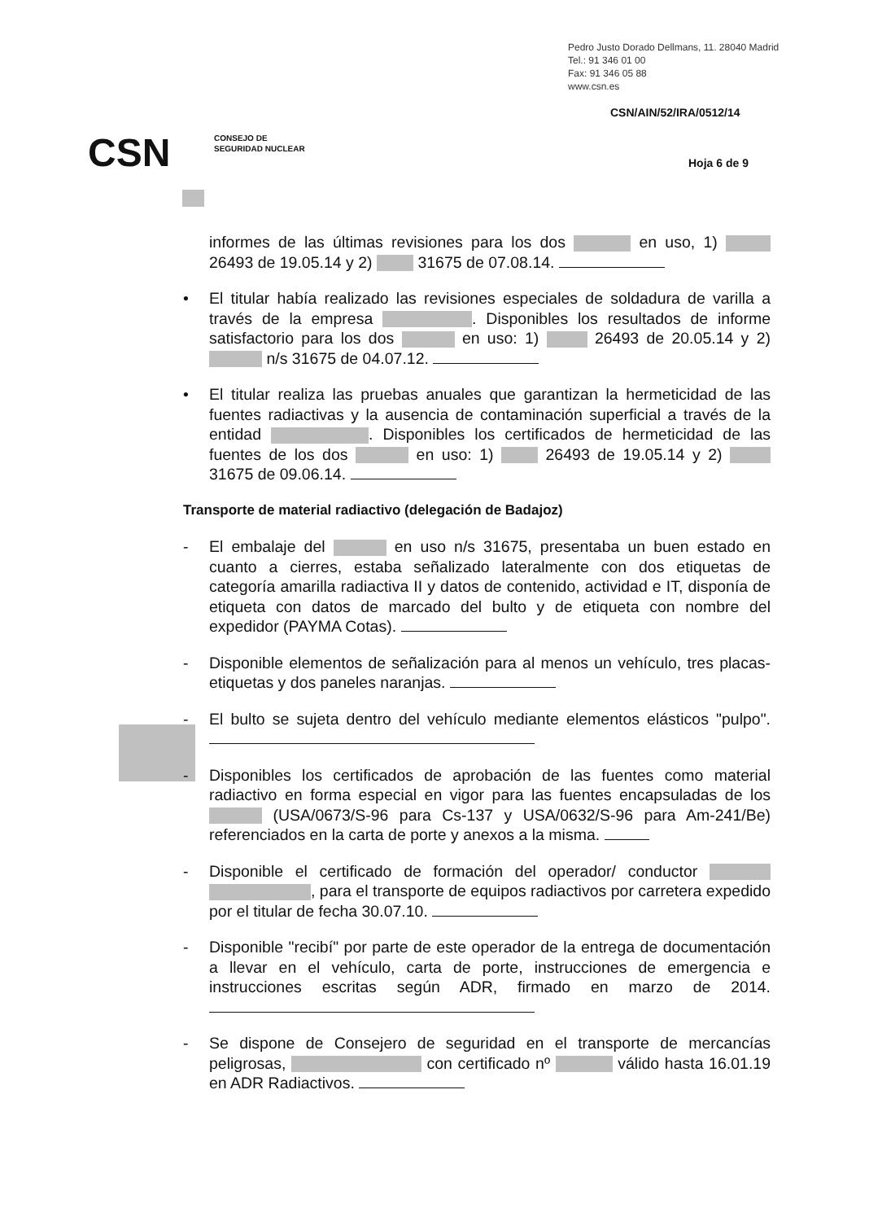Pedro Justo Dorado Dellmans, 11. 28040 Madrid
Tel.: 91 346 01 00
Fax: 91 346 05 88
www.csn.es
CSN/AIN/52/IRA/0512/14
CSN
CONSEJO DE
SEGURIDAD NUCLEAR
Hoja 6 de 9
informes de las últimas revisiones para los dos en uso, 1) 26493 de 19.05.14 y 2) 31675 de 07.08.14.
• El titular había realizado las revisiones especiales de soldadura de varilla a través de la empresa . Disponibles los resultados de informe satisfactorio para los dos en uso: 1) 26493 de 20.05.14 y 2) n/s 31675 de 04.07.12.
• El titular realiza las pruebas anuales que garantizan la hermeticidad de las fuentes radiactivas y la ausencia de contaminación superficial a través de la entidad . Disponibles los certificados de hermeticidad de las fuentes de los dos en uso: 1) 26493 de 19.05.14 y 2) 31675 de 09.06.14.
Transporte de material radiactivo (delegación de Badajoz)
- El embalaje del en uso n/s 31675, presentaba un buen estado en cuanto a cierres, estaba señalizado lateralmente con dos etiquetas de categoría amarilla radiactiva II y datos de contenido, actividad e IT, disponía de etiqueta con datos de marcado del bulto y de etiqueta con nombre del expedidor (PAYMA Cotas).
- Disponible elementos de señalización para al menos un vehículo, tres placas-etiquetas y dos paneles naranjas.
- El bulto se sujeta dentro del vehículo mediante elementos elásticos "pulpo".
- Disponibles los certificados de aprobación de las fuentes como material radiactivo en forma especial en vigor para las fuentes encapsuladas de los (USA/0673/S-96 para Cs-137 y USA/0632/S-96 para Am-241/Be) referenciados en la carta de porte y anexos a la misma.
- Disponible el certificado de formación del operador/ conductor , para el transporte de equipos radiactivos por carretera expedido por el titular de fecha 30.07.10.
- Disponible "recibí" por parte de este operador de la entrega de documentación a llevar en el vehículo, carta de porte, instrucciones de emergencia e instrucciones escritas según ADR, firmado en marzo de 2014.
- Se dispone de Consejero de seguridad en el transporte de mercancías peligrosas, con certificado nº válido hasta 16.01.19 en ADR Radiactivos.